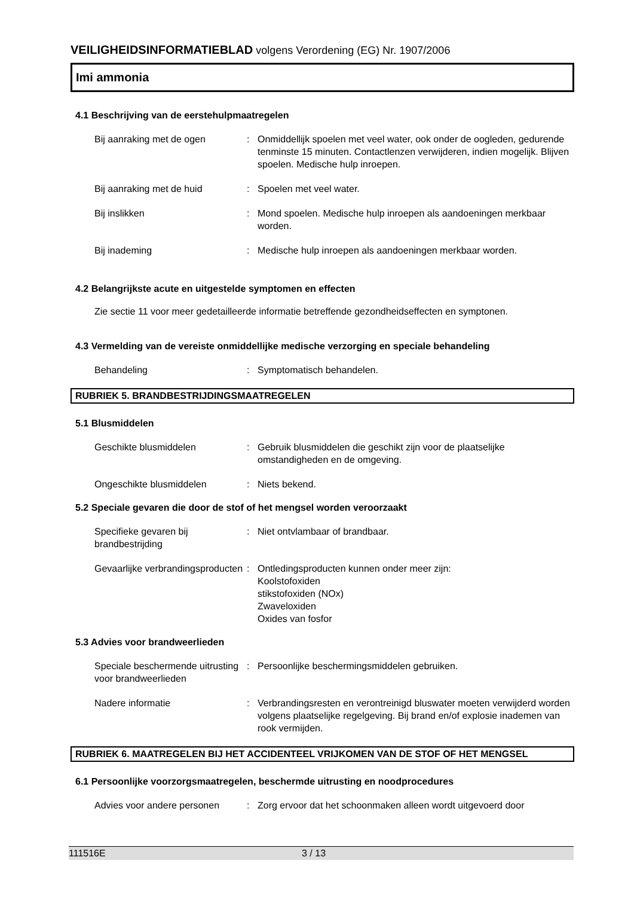VEILIGHEIDSINFORMATIEBLAD volgens Verordening (EG) Nr. 1907/2006
Imi ammonia
4.1 Beschrijving van de eerstehulpmaatregelen
Bij aanraking met de ogen : Onmiddellijk spoelen met veel water, ook onder de oogleden, gedurende tenminste 15 minuten. Contactlenzen verwijderen, indien mogelijk. Blijven spoelen. Medische hulp inroepen.
Bij aanraking met de huid : Spoelen met veel water.
Bij inslikken : Mond spoelen. Medische hulp inroepen als aandoeningen merkbaar worden.
Bij inademing : Medische hulp inroepen als aandoeningen merkbaar worden.
4.2 Belangrijkste acute en uitgestelde symptomen en effecten
Zie sectie 11 voor meer gedetailleerde informatie betreffende gezondheidseffecten en symptonen.
4.3 Vermelding van de vereiste onmiddellijke medische verzorging en speciale behandeling
Behandeling : Symptomatisch behandelen.
RUBRIEK 5. BRANDBESTRIJDINGSMAATREGELEN
5.1 Blusmiddelen
Geschikte blusmiddelen : Gebruik blusmiddelen die geschikt zijn voor de plaatselijke omstandigheden en de omgeving.
Ongeschikte blusmiddelen : Niets bekend.
5.2 Speciale gevaren die door de stof of het mengsel worden veroorzaakt
Specifieke gevaren bij brandbestrijding
: Niet ontvlambaar of brandbaar.
Gevaarlijke verbrandingsproducten
: Ontledingsproducten kunnen onder meer zijn:
Koolstofoxiden
stikstofoxiden (NOx)
Zwaveloxiden
Oxides van fosfor
5.3 Advies voor brandweerlieden
Speciale beschermende uitrusting voor brandweerlieden
: Persoonlijke beschermingsmiddelen gebruiken.
Nadere informatie : Verbrandingsresten en verontreinigd bluswater moeten verwijderd worden volgens plaatselijke regelgeving. Bij brand en/of explosie inademen van rook vermijden.
RUBRIEK 6. MAATREGELEN BIJ HET ACCIDENTEEL VRIJKOMEN VAN DE STOF OF HET MENGSEL
6.1 Persoonlijke voorzorgsmaatregelen, beschermde uitrusting en noodprocedures
Advies voor andere personen
: Zorg ervoor dat het schoonmaken alleen wordt uitgevoerd door
111516E 3 / 13